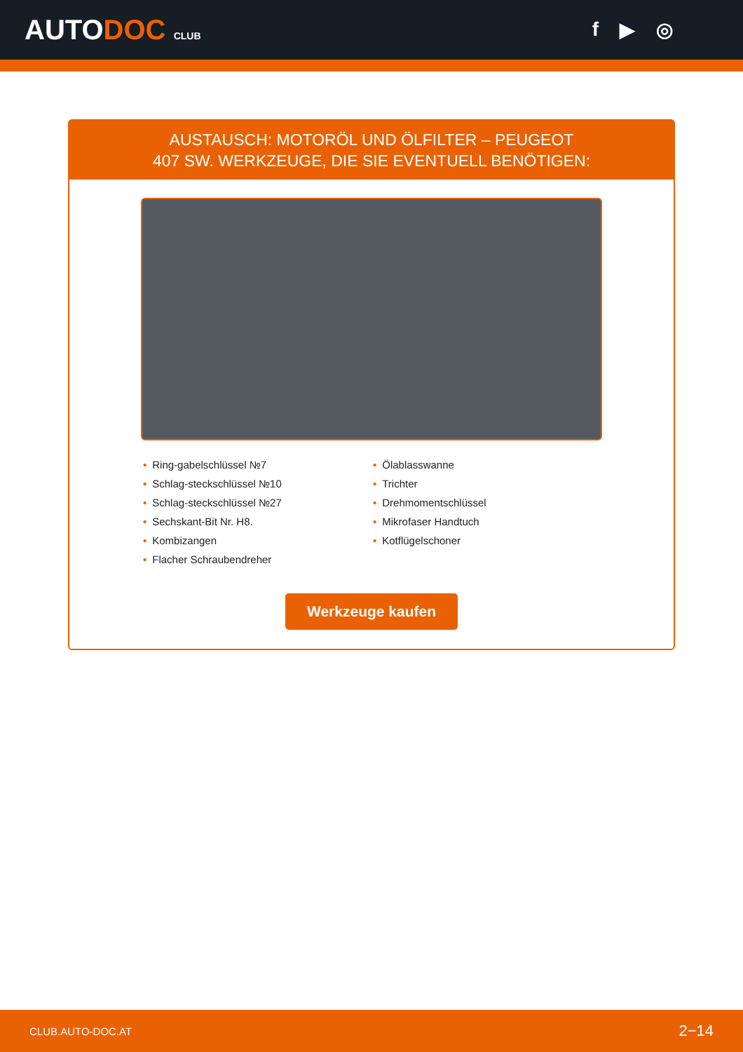AUTODOC CLUB
f ▶ ◎
AUSTAUSCH: MOTORÖL UND ÖLFILTER – PEUGEOT
407 SW. WERKZEUGE, DIE SIE EVENTUELL BENÖTIGEN:
• Ring-gabelschlüssel №7
• Schlag-steckschlüssel №10
• Schlag-steckschlüssel №27
• Sechskant-Bit Nr. H8.
• Kombizangen
• Flacher Schraubendreher
• Ölablasswanne
• Trichter
• Drehmomentschlüssel
• Mikrofaser Handtuch
• Kotflügelschoner
Werkzeuge kaufen
CLUB.AUTO-DOC.AT 2−14